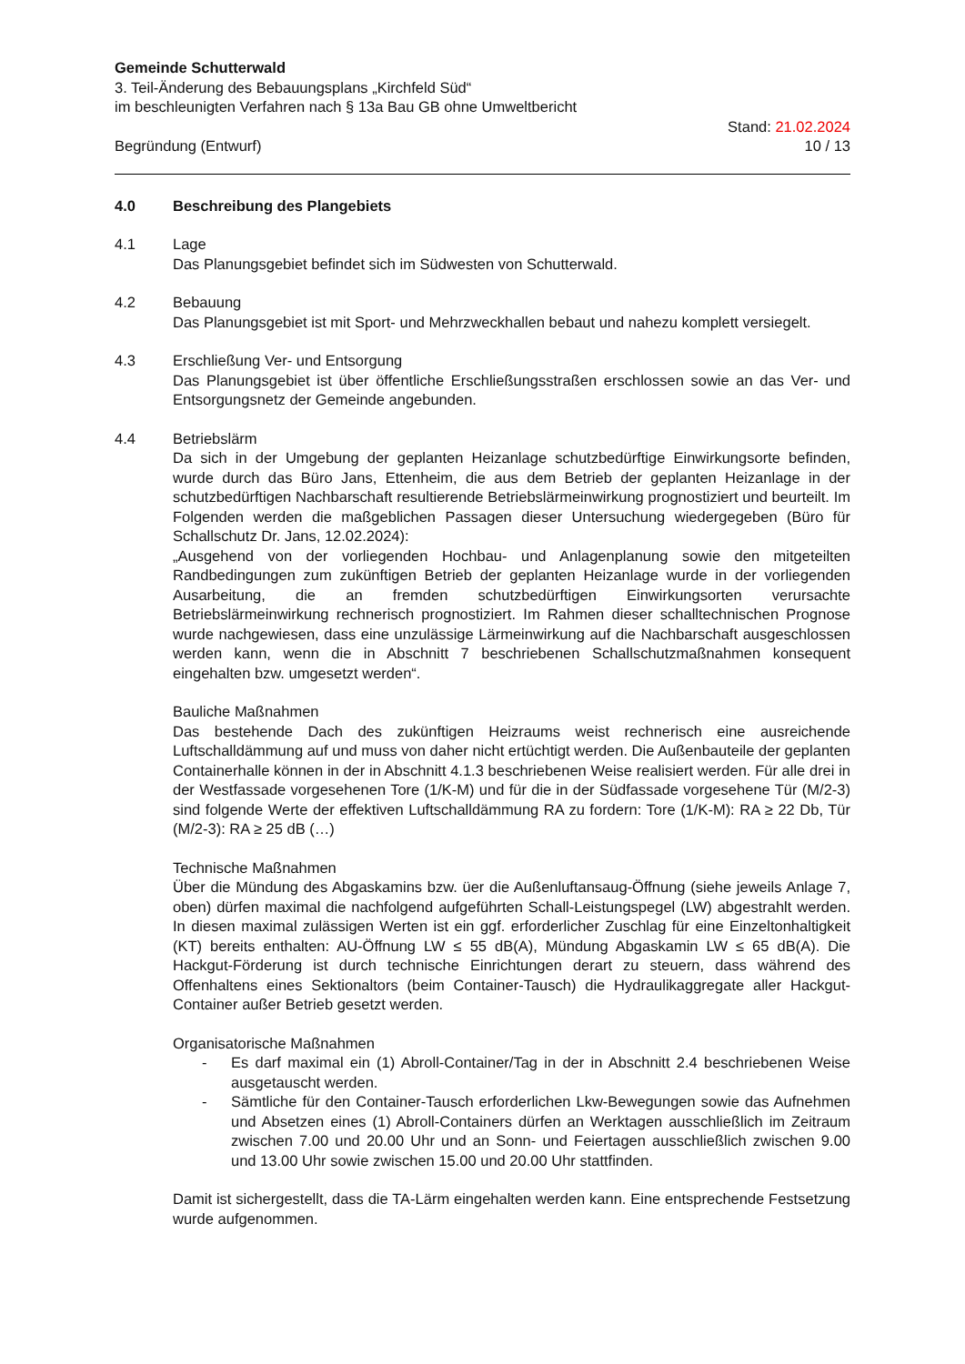Gemeinde Schutterwald
3. Teil-Änderung des Bebauungsplans „Kirchfeld Süd“
im beschleunigten Verfahren nach § 13a Bau GB ohne Umweltbericht
Begründung (Entwurf)
Stand: 21.02.2024
10 / 13
4.0 Beschreibung des Plangebiets
4.1 Lage
Das Planungsgebiet befindet sich im Südwesten von Schutterwald.
4.2 Bebauung
Das Planungsgebiet ist mit Sport- und Mehrzweckhallen bebaut und nahezu komplett versiegelt.
4.3 Erschließung Ver- und Entsorgung
Das Planungsgebiet ist über öffentliche Erschließungsstraßen erschlossen sowie an das Ver- und Entsorgungsnetz der Gemeinde angebunden.
4.4 Betriebslärm
Da sich in der Umgebung der geplanten Heizanlage schutzbedürftige Einwirkungsorte befinden, wurde durch das Büro Jans, Ettenheim, die aus dem Betrieb der geplanten Heizanlage in der schutzbedürftigen Nachbarschaft resultierende Betriebslärmeinwirkung prognostiziert und beurteilt. Im Folgenden werden die maßgeblichen Passagen dieser Untersuchung wiedergegeben (Büro für Schallschutz Dr. Jans, 12.02.2024):
„Ausgehend von der vorliegenden Hochbau- und Anlagenplanung sowie den mitgeteilten Randbedingungen zum zukünftigen Betrieb der geplanten Heizanlage wurde in der vorliegenden Ausarbeitung, die an fremden schutzbedürftigen Einwirkungsorten verursachte Betriebslärmeinwirkung rechnerisch prognostiziert. Im Rahmen dieser schalltechnischen Prognose wurde nachgewiesen, dass eine unzulässige Lärmeinwirkung auf die Nachbarschaft ausgeschlossen werden kann, wenn die in Abschnitt 7 beschriebenen Schallschutzmaßnahmen konsequent eingehalten bzw. umgesetzt werden“.
Bauliche Maßnahmen
Das bestehende Dach des zukünftigen Heizraums weist rechnerisch eine ausreichende Luftschalldämmung auf und muss von daher nicht ertüchtigt werden. Die Außenbauteile der geplanten Containerhalle können in der in Abschnitt 4.1.3 beschriebenen Weise realisiert werden. Für alle drei in der Westfassade vorgesehenen Tore (1/K-M) und für die in der Südfassade vorgesehene Tür (M/2-3) sind folgende Werte der effektiven Luftschalldämmung RA zu fordern: Tore (1/K-M): RA ≥ 22 Db, Tür (M/2-3): RA ≥ 25 dB (…)
Technische Maßnahmen
Über die Mündung des Abgaskamins bzw. üer die Außenluftansaug-Öffnung (siehe jeweils Anlage 7, oben) dürfen maximal die nachfolgend aufgeführten Schall-Leistungspegel (LW) abgestrahlt werden. In diesen maximal zulässigen Werten ist ein ggf. erforderlicher Zuschlag für eine Einzeltonhaltigkeit (KT) bereits enthalten: AU-Öffnung LW ≤ 55 dB(A), Mündung Abgaskamin LW ≤ 65 dB(A). Die Hackgut-Förderung ist durch technische Einrichtungen derart zu steuern, dass während des Offenhaltens eines Sektionaltors (beim Container-Tausch) die Hydraulikaggregate aller Hackgut-Container außer Betrieb gesetzt werden.
Organisatorische Maßnahmen
- Es darf maximal ein (1) Abroll-Container/Tag in der in Abschnitt 2.4 beschriebenen Weise ausgetauscht werden.
- Sämtliche für den Container-Tausch erforderlichen Lkw-Bewegungen sowie das Aufnehmen und Absetzen eines (1) Abroll-Containers dürfen an Werktagen ausschließlich im Zeitraum zwischen 7.00 und 20.00 Uhr und an Sonn- und Feiertagen ausschließlich zwischen 9.00 und 13.00 Uhr sowie zwischen 15.00 und 20.00 Uhr stattfinden.
Damit ist sichergestellt, dass die TA-Lärm eingehalten werden kann. Eine entsprechende Festsetzung wurde aufgenommen.